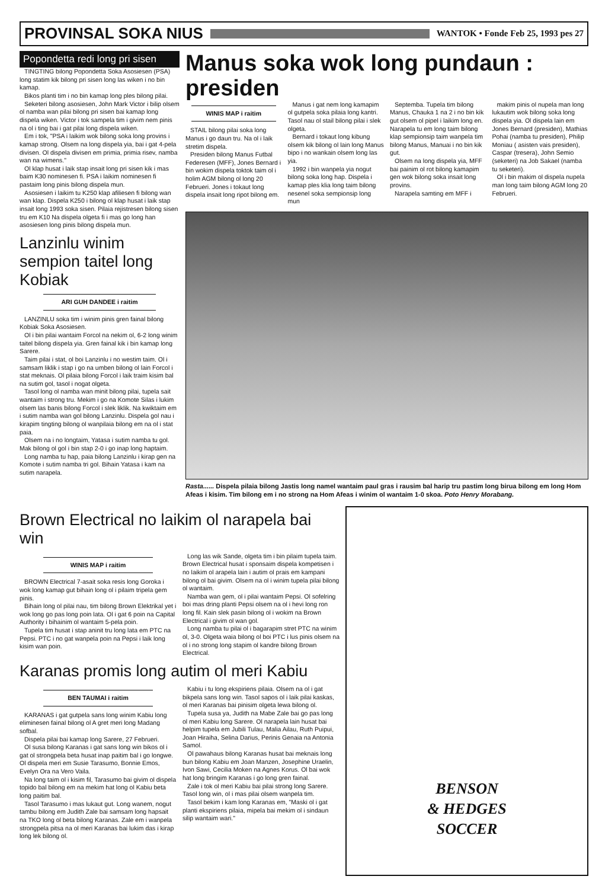PROVINSAL SOKA NIUS WANTOK • Fonde Feb 25, 1993 pes 27
Popondetta redi long pri sisen
TINGTING bilong Popondetta Soka Asosiesen (PSA) long statim kik bilong pri sisen long las wiken i no bin kamap.
Bikos planti tim i no bin kamap long ples bilong pilai.
Seketeri bilong asosiesen, John Mark Victor i bilip olsem ol namba wan pilai bilong pri sisen bai kamap long dispela wiken. Victor i tok sampela tim i givim nem pinis na ol i ting bai i gat pilai long dispela wiken.
Em i tok, "PSA i laikim wok bilong soka long provins i kamap strong. Olsem na long dispela yia, bai i gat 4-pela divisen. Ol dispela divisen em primia, primia risev, namba wan na wimens."
Ol klap husat i laik stap insait long pri sisen kik i mas baim K30 nominesen fi. PSA i laikim nominesen fi pastaim long pinis bilong dispela mun.
Asosiesen i laikim tu K250 klap afiliesen fi bilong wan wan klap. Dispela K250 i bilong ol klap husat i laik stap insait long 1993 soka sisen. Pilaia rejistresen bilong sisen tru em K10 Na dispela olgeta fi i mas go long han asosiesen long pinis bilong dispela mun.
Lanzinlu winim sempion taitel long Kobiak
ARI GUH DANDEE i raitim
LANZINLU soka tim i winim pinis gren fainal bilong Kobiak Soka Asosiesen.
Ol i bin pilai wantaim Forcol na nekim ol, 6-2 long winim taitel bilong dispela yia. Gren fainal kik i bin kamap long Sarere.
Taim pilai i stat, ol boi Lanzinlu i no westim taim. Ol i samsam liklik i stap i go na umben bilong ol lain Forcol i stat meknais. Ol pilaia bilong Forcol i laik traim kisim bal na sutim gol, tasol i nogat olgeta.
Tasol long ol namba wan minit bilong pilai, tupela sait wantaim i strong tru. Mekim i go na Komote Silas i lukim olsem las banis bilong Forcol i slek liklik. Na kwiktaim em i sutim namba wan gol bilong Lanzinlu. Dispela gol nau i kirapim tingting bilong ol wanpilaia bilong em na ol i stat paia.
Olsem na i no longtaim, Yatasa i sutim namba tu gol. Mak bilong ol gol i bin stap 2-0 i go inap long haptaim.
Long namba tu hap, paia bilong Lanzinlu i kirap gen na Komote i sutim namba tri gol. Bihain Yatasa i kam na sutim narapela.
Manus soka wok long pundaun : presiden
WINIS MAP i raitim
STAIL bilong pilai soka long Manus i go daun tru. Na ol i laik stretim dispela.
Presiden bilong Manus Futbal Federesen (MFF), Jones Bernard i bin wokim dispela toktok taim ol i holim AGM bilong ol long 20 Februeri. Jones i tokaut long dispela insait long ripot bilong em.
Manus i gat nem long kamapim ol gutpela soka pilaia long kantri. Tasol nau ol stail bilong pilai i slek olgeta.
Bernard i tokaut long kibung olsem kik bilong ol lain long Manus bipo i no wankain olsem long las yia.
1992 i bin wanpela yia nogut bilong soka long hap. Dispela i kamap ples klia long taim bilong nesenel soka sempionsip long mun
Septemba. Tupela tim bilong Manus, Chauka 1 na 2 i no bin kik gut olsem ol pipel i laikim long en. Narapela tu em long taim bilong klap sempionsip taim wanpela tim bilong Manus, Manuai i no bin kik gut.
Olsem na long dispela yia, MFF bai painim ol rot bilong kamapim gen wok bilong soka insait long provins.
Narapela samting em MFF i
makim pinis ol nupela man long lukautim wok bilong soka long dispela yia. Ol dispela lain em Jones Bernard (presiden), Mathias Pohai (namba tu presiden), Philip Moniau ( asisten vais presiden), Caspar (tresera), John Semio (seketeri) na Job Sakael (namba tu seketeri).
Ol i bin makim ol dispela nupela man long taim bilong AGM long 20 Februeri.
Rasta...... Dispela pilaia bilong Jastis long namel wantaim paul gras i rausim bal harip tru pastim long birua bilong em long Hom Afeas i kisim. Tim bilong em i no strong na Hom Afeas i winim ol wantaim 1-0 skoa. Poto Henry Morabang.
Brown Electrical no laikim ol narapela bai win
WINIS MAP i raitim
BROWN Electrical 7-asait soka resis long Goroka i wok long kamap gut bihain long ol i pilaim tripela gem pinis.
Bihain long ol pilai nau, tim bilong Brown Elektrikal yet i wok long go pas long poin lata. Ol i gat 6 poin na Capital Authority i bihainim ol wantaim 5-pela poin.
Tupela tim husat i stap aninit tru long lata em PTC na Pepsi. PTC i no gat wanpela poin na Pepsi i laik long kisim wan poin.
Long las wik Sande, olgeta tim i bin pilaim tupela taim. Brown Electrical husat i sponsaim dispela kompetisen i no laikim ol arapela lain i autim ol prais em kampani bilong ol bai givim. Olsem na ol i winim tupela pilai bilong ol wantaim.
Namba wan gem, ol i pilai wantaim Pepsi. Ol sofelring boi mas dring planti Pepsi olsem na ol i hevi long ron long fil. Kain slek pasin bilong ol i wokim na Brown Electrical i givim ol wan gol.
Long namba tu pilai ol i bagarapim stret PTC na winim ol, 3-0. Olgeta waia bilong ol boi PTC i lus pinis olsem na ol i no strong long stapim ol kandre bilong Brown Electrical.
Karanas promis long autim ol meri Kabiu
BEN TAUMAI i raitim
KARANAS i gat gutpela sans long winim Kabiu long eliminesen fainal bilong ol A gret meri long Madang sofbal.
Dispela pilai bai kamap long Sarere, 27 Februeri.
Ol susa bilong Karanas i gat sans long win bikos ol i gat ol strongpela beta husat inap paitim bal i go longwe. Ol dispela meri em Susie Tarasumo, Bonnie Emos, Evelyn Ora na Vero Vaila.
Na long taim ol i kisim fil, Tarasumo bai givim ol dispela topido bal bilong em na mekim hat long ol Kabiu beta long paitim bal.
Tasol Tarasumo i mas lukaut gut. Long wanem, nogut tambu bilong em Judith Zale bai samsam long hapsait na TKO long ol beta bilong Karanas. Zale em i wanpela strongpela pitsa na ol meri Karanas bai lukim das i kirap long lek bilong ol.
Kabiu i tu long ekspiriens pilaia. Olsem na ol i gat bikpela sans long win. Tasol sapos ol i laik pilai kaskas, ol meri Karanas bai pinisim olgeta lewa bilong ol.
Tupela susa ya, Judith na Mabe Zale bai go pas long ol meri Kabiu long Sarere. Ol narapela lain husat bai helpim tupela em Jubili Tulau, Malia Ailau, Ruth Puipui, Joan Hiraiha, Selina Darius, Perinis Genaia na Antonia Samol.
Ol pawahaus bilong Karanas husat bai meknais long bun bilong Kabiu em Joan Manzen, Josephine Uraelin, Ivon Sawi, Cecilia Moken na Agnes Korus. Ol bai wok hat long bringim Karanas i go long gren fainal.
Zale i tok ol meri Kabiu bai pilai strong long Sarere. Tasol long win, ol i mas pilai olsem wanpela tim.
Tasol bekim i kam long Karanas em, "Maski ol i gat planti ekspiriens pilaia, mipela bai mekim ol i sindaun silip wantaim wari."
BENSON
& HEDGES
SOCCER